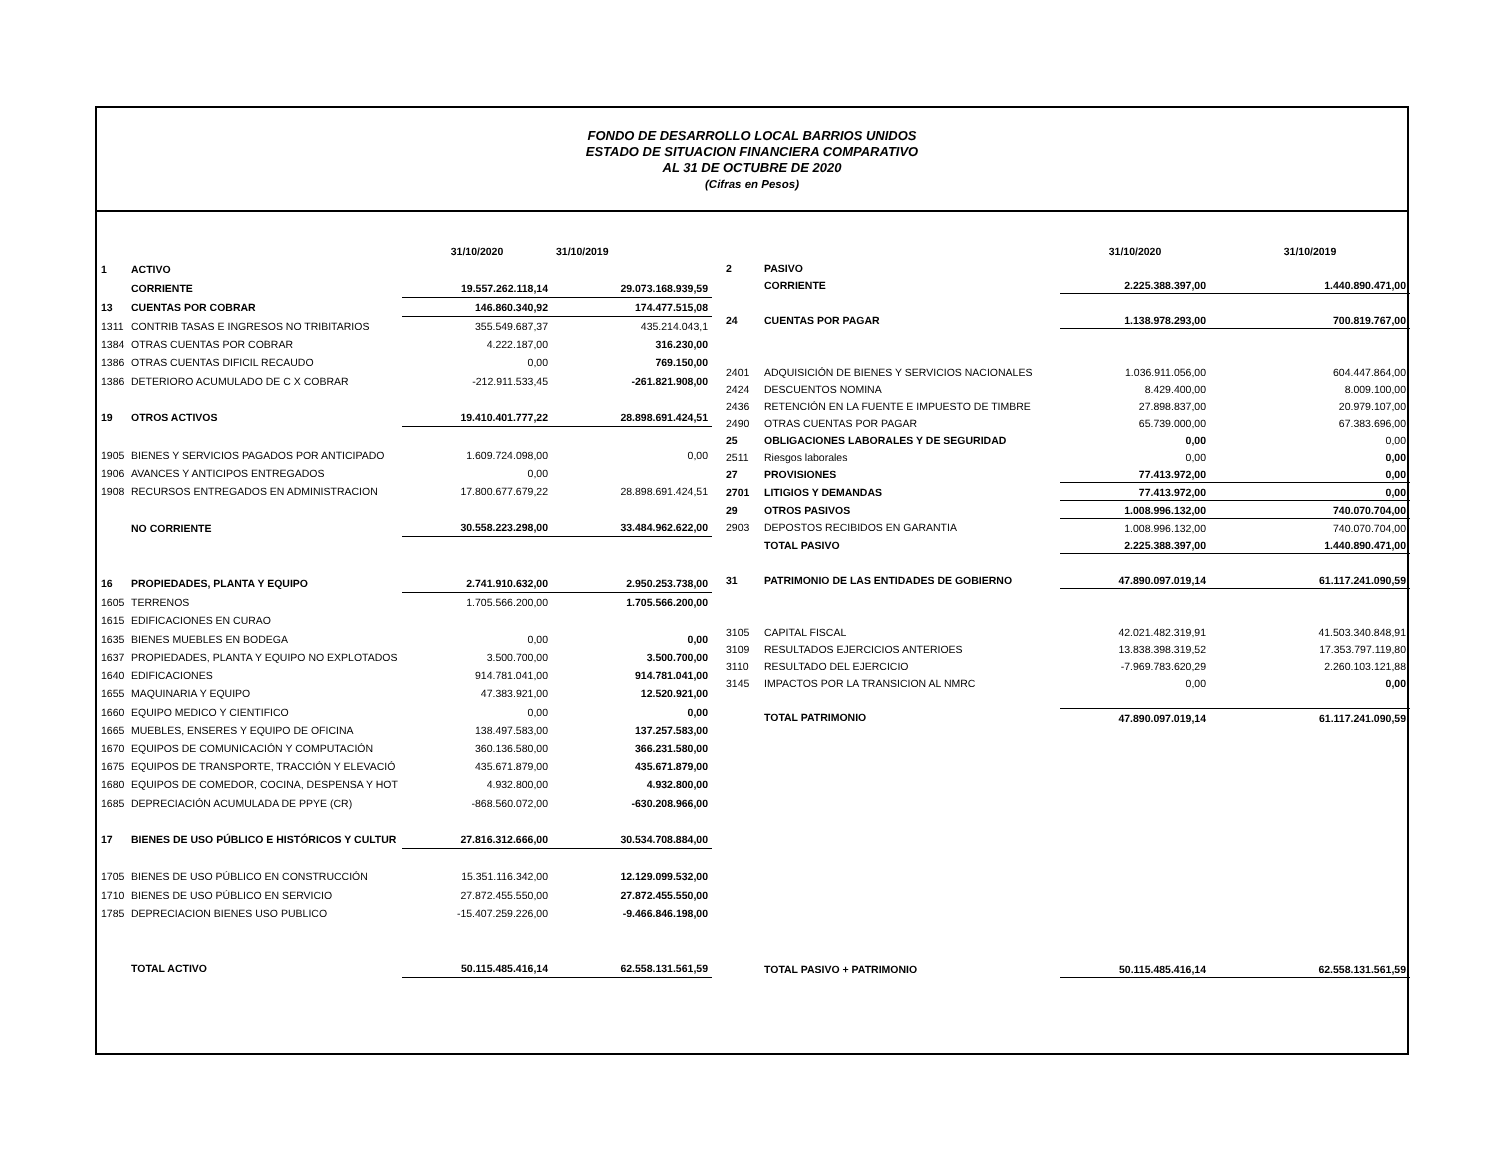FONDO DE DESARROLLO LOCAL BARRIOS UNIDOS
ESTADO DE SITUACION FINANCIERA COMPARATIVO
AL 31 DE OCTUBRE DE 2020
(Cifras en Pesos)
| | | 31/10/2020 | 31/10/2019 |
| 1 | ACTIVO | | |
| | CORRIENTE | 19.557.262.118,14 | 29.073.168.939,59 |
| 13 | CUENTAS POR COBRAR | 146.860.340,92 | 174.477.515,08 |
| 1311 | CONTRIB TASAS E INGRESOS NO TRIBITARIOS | 355.549.687,37 | 435.214.043,1 |
| 1384 | OTRAS CUENTAS POR COBRAR | 4.222.187,00 | 316.230,00 |
| 1386 | OTRAS CUENTAS DIFICIL RECAUDO | 0,00 | 769.150,00 |
| 1386 | DETERIORO ACUMULADO DE C X COBRAR | -212.911.533,45 | -261.821.908,00 |
| 19 | OTROS ACTIVOS | 19.410.401.777,22 | 28.898.691.424,51 |
| 1905 | BIENES Y SERVICIOS PAGADOS POR ANTICIPADO | 1.609.724.098,00 | 0,00 |
| 1906 | AVANCES Y ANTICIPOS ENTREGADOS | 0,00 | |
| 1908 | RECURSOS ENTREGADOS EN ADMINISTRACION | 17.800.677.679,22 | 28.898.691.424,51 |
| | NO CORRIENTE | 30.558.223.298,00 | 33.484.962.622,00 |
| 16 | PROPIEDADES, PLANTA Y EQUIPO | 2.741.910.632,00 | 2.950.253.738,00 |
| 1605 | TERRENOS | 1.705.566.200,00 | 1.705.566.200,00 |
| 1615 | EDIFICACIONES EN CURAO | | |
| 1635 | BIENES MUEBLES EN BODEGA | 0,00 | 0,00 |
| 1637 | PROPIEDADES, PLANTA Y EQUIPO NO EXPLOTADOS | 3.500.700,00 | 3.500.700,00 |
| 1640 | EDIFICACIONES | 914.781.041,00 | 914.781.041,00 |
| 1655 | MAQUINARIA Y EQUIPO | 47.383.921,00 | 12.520.921,00 |
| 1660 | EQUIPO MEDICO Y CIENTIFICO | 0,00 | 0,00 |
| 1665 | MUEBLES, ENSERES Y EQUIPO DE OFICINA | 138.497.583,00 | 137.257.583,00 |
| 1670 | EQUIPOS DE COMUNICACIÓN Y COMPUTACIÓN | 360.136.580,00 | 366.231.580,00 |
| 1675 | EQUIPOS DE TRANSPORTE, TRACCIÓN Y ELEVACIÓ | 435.671.879,00 | 435.671.879,00 |
| 1680 | EQUIPOS DE COMEDOR, COCINA, DESPENSA Y HOT | 4.932.800,00 | 4.932.800,00 |
| 1685 | DEPRECIACIÓN ACUMULADA DE PPYE (CR) | -868.560.072,00 | -630.208.966,00 |
| 17 | BIENES DE USO PÚBLICO E HISTÓRICOS Y CULTUR | 27.816.312.666,00 | 30.534.708.884,00 |
| 1705 | BIENES DE USO PÚBLICO EN CONSTRUCCIÓN | 15.351.116.342,00 | 12.129.099.532,00 |
| 1710 | BIENES DE USO PÚBLICO EN SERVICIO | 27.872.455.550,00 | 27.872.455.550,00 |
| 1785 | DEPRECIACION BIENES USO PUBLICO | -15.407.259.226,00 | -9.466.846.198,00 |
| | TOTAL ACTIVO | 50.115.485.416,14 | 62.558.131.561,59 |
| | | 31/10/2020 | 31/10/2019 |
| 2 | PASIVO | | |
| | CORRIENTE | 2.225.388.397,00 | 1.440.890.471,00 |
| 24 | CUENTAS POR PAGAR | 1.138.978.293,00 | 700.819.767,00 |
| 2401 | ADQUISICIÓN DE BIENES Y SERVICIOS NACIONALES | 1.036.911.056,00 | 604.447.864,00 |
| 2424 | DESCUENTOS NOMINA | 8.429.400,00 | 8.009.100,00 |
| 2436 | RETENCIÓN EN LA FUENTE E IMPUESTO DE TIMBRE | 27.898.837,00 | 20.979.107,00 |
| 2490 | OTRAS CUENTAS POR PAGAR | 65.739.000,00 | 67.383.696,00 |
| 25 | OBLIGACIONES LABORALES Y DE SEGURIDAD | 0,00 | 0,00 |
| 2511 | Riesgos laborales | 0,00 | 0,00 |
| 27 | PROVISIONES | 77.413.972,00 | 0,00 |
| 2701 | LITIGIOS Y DEMANDAS | 77.413.972,00 | 0,00 |
| 29 | OTROS PASIVOS | 1.008.996.132,00 | 740.070.704,00 |
| 2903 | DEPOSTOS RECIBIDOS EN GARANTIA | 1.008.996.132,00 | 740.070.704,00 |
| | TOTAL PASIVO | 2.225.388.397,00 | 1.440.890.471,00 |
| 31 | PATRIMONIO DE LAS ENTIDADES DE GOBIERNO | 47.890.097.019,14 | 61.117.241.090,59 |
| 3105 | CAPITAL FISCAL | 42.021.482.319,91 | 41.503.340.848,91 |
| 3109 | RESULTADOS EJERCICIOS ANTERIOES | 13.838.398.319,52 | 17.353.797.119,80 |
| 3110 | RESULTADO DEL EJERCICIO | -7.969.783.620,29 | 2.260.103.121,88 |
| 3145 | IMPACTOS POR LA TRANSICION AL NMRC | 0,00 | 0,00 |
| | TOTAL PATRIMONIO | 47.890.097.019,14 | 61.117.241.090,59 |
| | TOTAL PASIVO + PATRIMONIO | 50.115.485.416,14 | 62.558.131.561,59 |